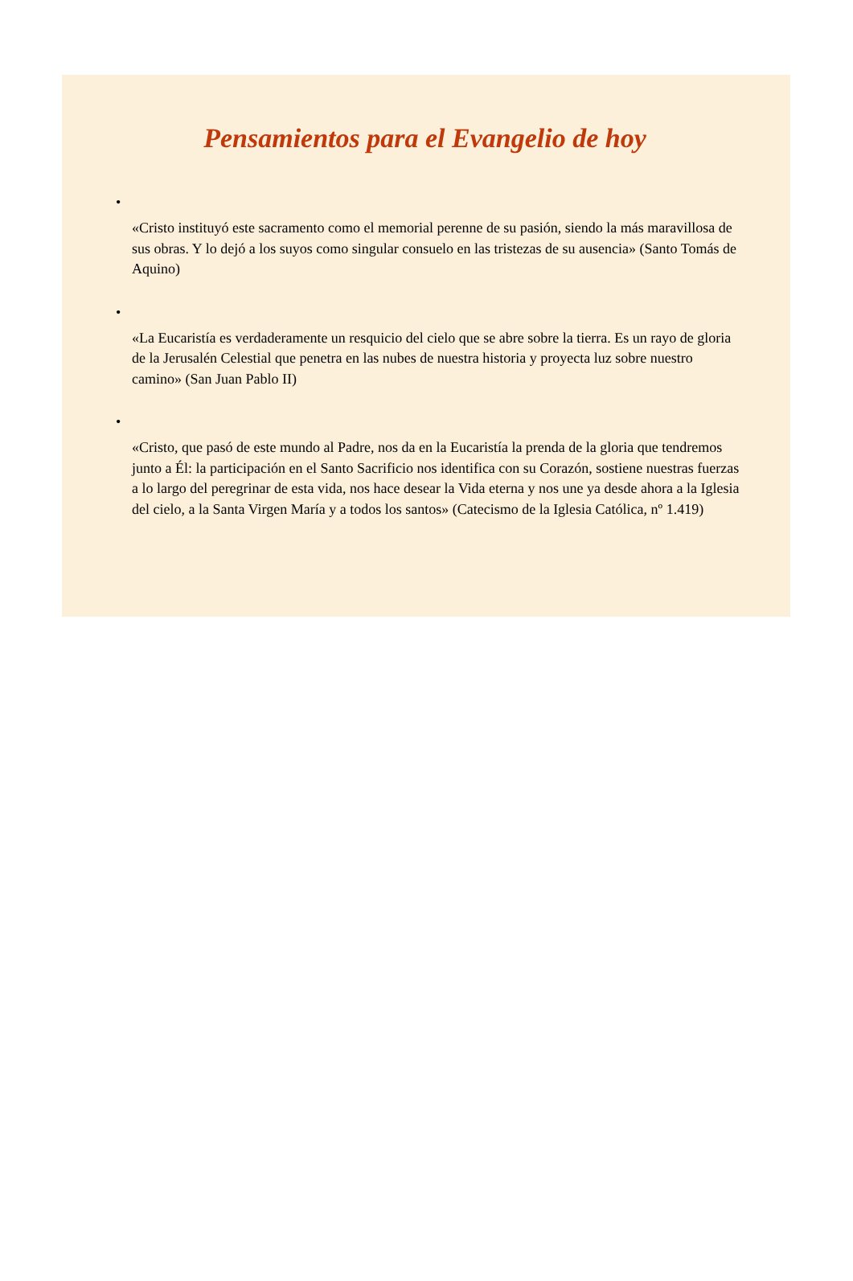Pensamientos para el Evangelio de hoy
•
«Cristo instituyó este sacramento como el memorial perenne de su pasión, siendo la más maravillosa de sus obras. Y lo dejó a los suyos como singular consuelo en las tristezas de su ausencia» (Santo Tomás de Aquino)
•
«La Eucaristía es verdaderamente un resquicio del cielo que se abre sobre la tierra. Es un rayo de gloria de la Jerusalén Celestial que penetra en las nubes de nuestra historia y proyecta luz sobre nuestro camino» (San Juan Pablo II)
•
«Cristo, que pasó de este mundo al Padre, nos da en la Eucaristía la prenda de la gloria que tendremos junto a Él: la participación en el Santo Sacrificio nos identifica con su Corazón, sostiene nuestras fuerzas a lo largo del peregrinar de esta vida, nos hace desear la Vida eterna y nos une ya desde ahora a la Iglesia del cielo, a la Santa Virgen María y a todos los santos» (Catecismo de la Iglesia Católica, nº 1.419)